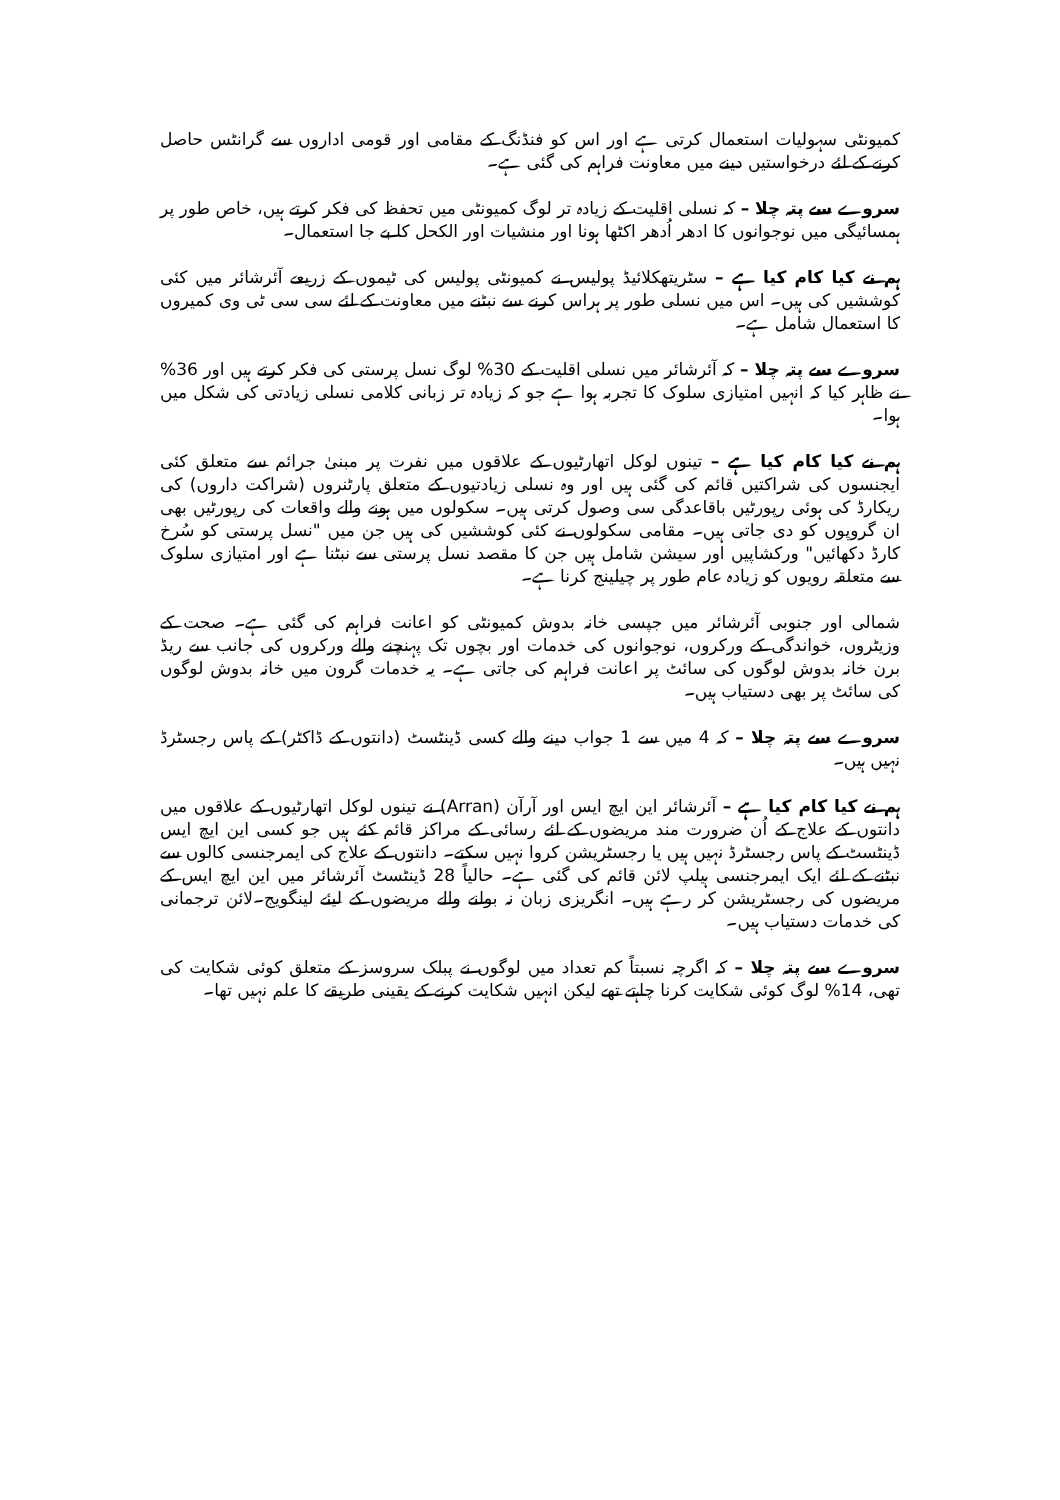کمیونٹی سہولیات استعمال کرتی ہے اور اس کو فنڈنگ کے مقامی اور قومی اداروں سے گرانٹس حاصل کرنے کے لئے درخواستیں دینے میں معاونت فراہم کی گئی ہے۔
سروے سے پتہ چلا – کہ نسلی اقلیت کے زیادہ تر لوگ کمیونٹی میں تحفظ کی فکر کرتے ہیں، خاص طور پر ہمسائیگی میں نوجوانوں کا ادھر اُدھر اکٹھا ہونا اور منشیات اور الکحل کا بے جا استعمال۔
ہم نے کیا کام کیا ہے – سٹریتھکلائیڈ پولیس نے کمیونٹی پولیس کی ٹیموں کے زریعے آئرشائر میں کئی کوششیں کی ہیں۔ اس میں نسلی طور پر ہراس کرنے سے نبٹنے میں معاونت کے لئے سی سی ٹی وی کمیروں کا استعمال شامل ہے۔
سروے سے پتہ چلا – کہ آئرشائر میں نسلی اقلیت کے 30% لوگ نسل پرستی کی فکر کرتے ہیں اور 36% نے ظاہر کیا کہ انہیں امتیازی سلوک کا تجربہ ہوا ہے جو کہ زیادہ تر زبانی کلامی نسلی زیادتی کی شکل میں ہوا۔
ہم نے کیا کام کیا ہے – تینوں لوکل اتھارٹیوں کے علاقوں میں نفرت پر مبنیٰ جرائم سے متعلق کئی ایجنسوں کی شراکتیں قائم کی گئی ہیں اور وہ نسلی زیادتیوں کے متعلق پارٹنروں (شراکت داروں) کی ریکارڈ کی ہوئی رپورٹیں باقاعدگی سی وصول کرتی ہیں۔ سکولوں میں ہونے والے واقعات کی رپورٹیں بھی ان گروپوں کو دی جاتی ہیں۔ مقامی سکولوں نے کئی کوششیں کی ہیں جن میں "نسل پرستی کو سُرخ کارڈ دکھائیں" ورکشاپیں اور سیشن شامل ہیں جن کا مقصد نسل پرستی سے نبٹنا ہے اور امتیازی سلوک سے متعلقہ رویوں کو زیادہ عام طور پر چیلینج کرنا ہے۔
شمالی اور جنوبی آئرشائر میں جپسی خانہ بدوش کمیونٹی کو اعانت فراہم کی گئی ہے۔ صحت کے وزیٹروں، خواندگی کے ورکروں، نوجوانوں کی خدمات اور بچوں تک پہنچنے والے ورکروں کی جانب سے ریڈ برن خانہ بدوش لوگوں کی سائٹ پر اعانت فراہم کی جاتی ہے۔ یہ خدمات گرون میں خانہ بدوش لوگوں کی سائٹ پر بھی دستیاب ہیں۔
سروے سے پتہ چلا – کہ 4 میں سے 1 جواب دینے والے کسی ڈینٹسٹ (دانتوں کے ڈاکٹر) کے پاس رجسٹرڈ نہیں ہیں۔
ہم نے کیا کام کیا ہے – آئرشائر این ایچ ایس اور آرآن (Arran) نے تینوں لوکل اتھارٹیوں کے علاقوں میں دانتوں کے علاج کے اُن ضرورت مند مریضوں کے لئے رسائی کے مراکز قائم کئے ہیں جو کسی این ایچ ایس ڈینٹسٹ کے پاس رجسٹرڈ نہیں ہیں یا رجسٹریشن کروا نہیں سکتے۔ دانتوں کے علاج کی ایمرجنسی کالوں سے نبٹنے کے لئے ایک ایمرجنسی ہیلپ لائن قائم کی گئی ہے۔ حالیاً 28 ڈینٹسٹ آئرشائر میں این ایچ ایس کے مریضوں کی رجسٹریشن کر رہے ہیں۔ انگریزی زبان نہ بولنے والے مریضوں کے لیئے لینگویج۔لائن ترجمانی کی خدمات دستیاب ہیں۔
سروے سے پتہ چلا – کہ اگرچہ نسبتاً کم تعداد میں لوگوں نے پبلک سروسز کے متعلق کوئی شکایت کی تھی، 14% لوگ کوئی شکایت کرنا چاہتے تھے لیکن انہیں شکایت کرنے کے یقینی طریقے کا علم نہیں تھا۔